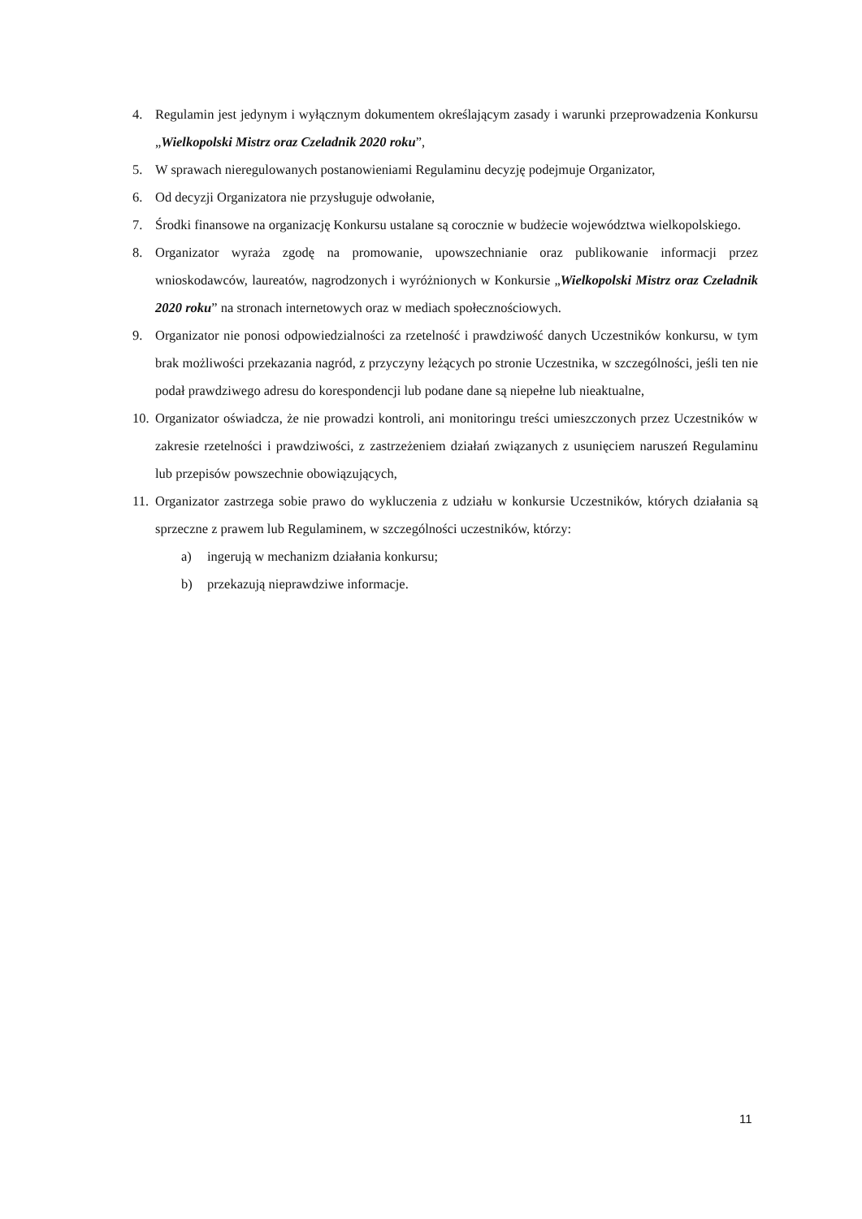4. Regulamin jest jedynym i wyłącznym dokumentem określającym zasady i warunki przeprowadzenia Konkursu „Wielkopolski Mistrz oraz Czeladnik 2020 roku”,
5. W sprawach nieregulowanych postanowieniami Regulaminu decyzję podejmuje Organizator,
6. Od decyzji Organizatora nie przysługuje odwołanie,
7. Środki finansowe na organizację Konkursu ustalane są corocznie w budżecie województwa wielkopolskiego.
8. Organizator wyraża zgodę na promowanie, upowszechnianie oraz publikowanie informacji przez wnioskodawców, laureatów, nagrodzonych i wyróżnionych w Konkursie „Wielkopolski Mistrz oraz Czeladnik 2020 roku” na stronach internetowych oraz w mediach społecznościowych.
9. Organizator nie ponosi odpowiedzialności za rzetelność i prawdziwość danych Uczestników konkursu, w tym brak możliwości przekazania nagród, z przyczyny leżących po stronie Uczestnika, w szczególności, jeśli ten nie podał prawdziwego adresu do korespondencji lub podane dane są niepełne lub nieaktualne,
10. Organizator oświadcza, że nie prowadzi kontroli, ani monitoringu treści umieszczonych przez Uczestników w zakresie rzetelności i prawdziwości, z zastrzeżeniem działań związanych z usunięciem naruszeń Regulaminu lub przepisów powszechnie obowiązujących,
11. Organizator zastrzega sobie prawo do wykluczenia z udziału w konkursie Uczestników, których działania są sprzeczne z prawem lub Regulaminem, w szczególności uczestników, którzy:
a) ingerują w mechanizm działania konkursu;
b) przekazują nieprawdziwe informacje.
11